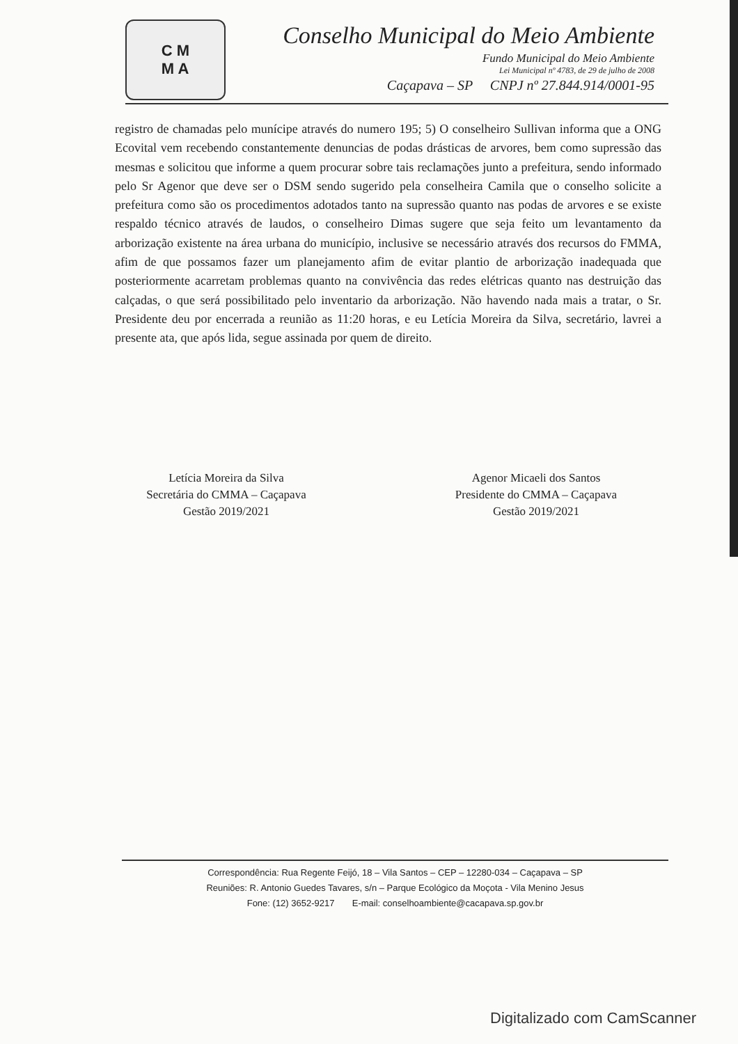C M
M A
Conselho Municipal do Meio Ambiente
Fundo Municipal do Meio Ambiente
Lei Municipal nº 4783, de 29 de julho de 2008
Caçapava – SP CNPJ nº 27.844.914/0001-95
registro de chamadas pelo munícipe através do numero 195; 5) O conselheiro Sullivan informa que a ONG Ecovital vem recebendo constantemente denuncias de podas drásticas de arvores, bem como supressão das mesmas e solicitou que informe a quem procurar sobre tais reclamações junto a prefeitura, sendo informado pelo Sr Agenor que deve ser o DSM sendo sugerido pela conselheira Camila que o conselho solicite a prefeitura como são os procedimentos adotados tanto na supressão quanto nas podas de arvores e se existe respaldo técnico através de laudos, o conselheiro Dimas sugere que seja feito um levantamento da arborização existente na área urbana do município, inclusive se necessário através dos recursos do FMMA, afim de que possamos fazer um planejamento afim de evitar plantio de arborização inadequada que posteriormente acarretam problemas quanto na convivência das redes elétricas quanto nas destruição das calçadas, o que será possibilitado pelo inventario da arborização. Não havendo nada mais a tratar, o Sr. Presidente deu por encerrada a reunião as 11:20 horas, e eu Letícia Moreira da Silva, secretário, lavrei a presente ata, que após lida, segue assinada por quem de direito.
Letícia Moreira da Silva
Secretária do CMMA – Caçapava
Gestão 2019/2021
Agenor Micaeli dos Santos
Presidente do CMMA – Caçapava
Gestão 2019/2021
Correspondência: Rua Regente Feijó, 18 – Vila Santos – CEP – 12280-034 – Caçapava – SP
Reuniões: R. Antonio Guedes Tavares, s/n – Parque Ecológico da Moçota - Vila Menino Jesus
Fone: (12) 3652-9217 E-mail: conselhoambiente@cacapava.sp.gov.br
Digitalizado com CamScanner